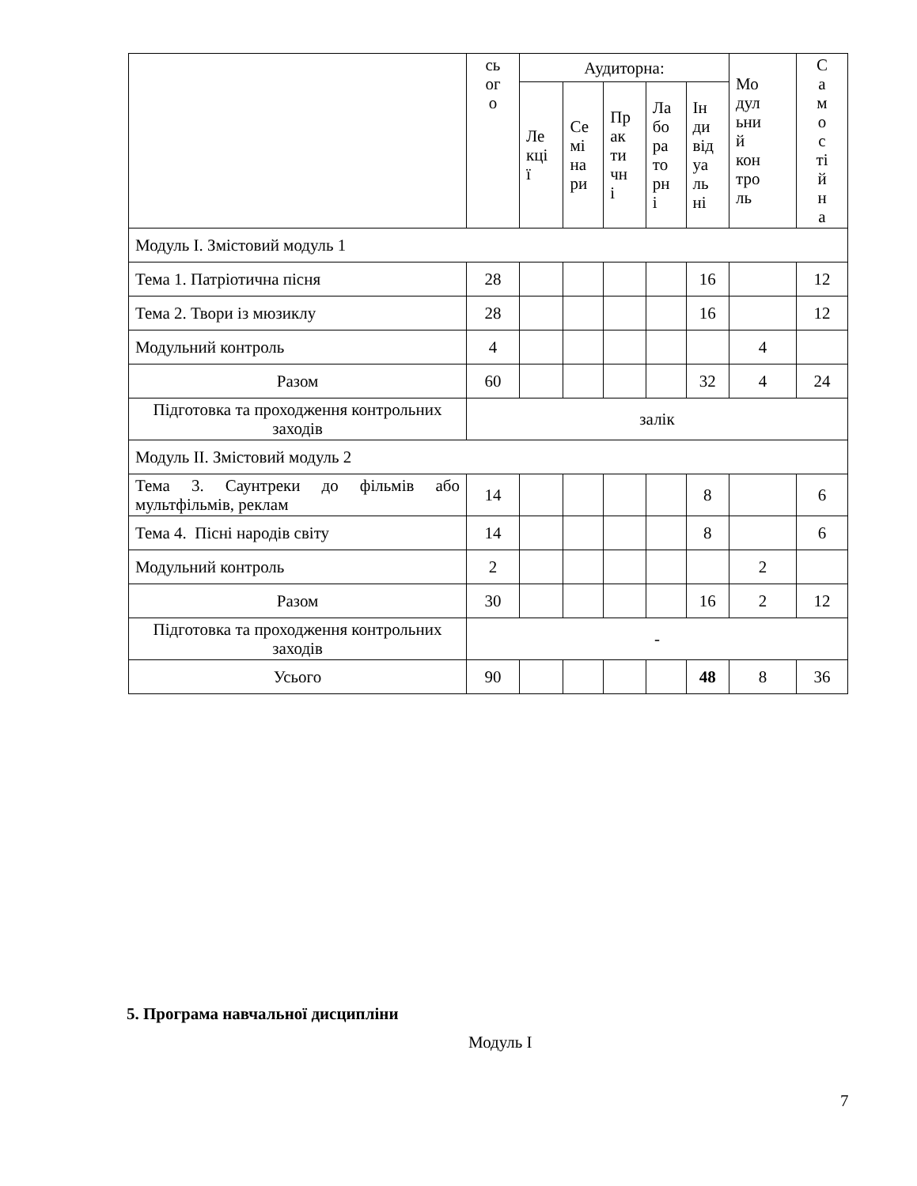| | сь ог о | Аудиторна: | | | | | Мо дул ьни й кон тро ль | С а м о с ті й н а |
| --- | --- | --- | --- | --- | --- | --- | --- | --- |
| | | Ле кці ї | Се мі на ри | Пр ак ти чн і | Ла бо ра то рн і | Ін ди від уа ль ні | | |
| Модуль І. Змістовий модуль 1 | | | | | | | | |
| Тема 1. Патріотична пісня | 28 | | | | | 16 | | 12 |
| Тема 2. Твори із мюзиклу | 28 | | | | | 16 | | 12 |
| Модульний контроль | 4 | | | | | | 4 | |
| Разом | 60 | | | | | 32 | 4 | 24 |
| Підготовка та проходження контрольних заходів | залік | | | | | | | |
| Модуль ІІ. Змістовий модуль 2 | | | | | | | | |
| Тема 3. Саунтреки до фільмів або мультфільмів, реклам | 14 | | | | | 8 | | 6 |
| Тема 4. Пісні народів світу | 14 | | | | | 8 | | 6 |
| Модульний контроль | 2 | | | | | | 2 | |
| Разом | 30 | | | | | 16 | 2 | 12 |
| Підготовка та проходження контрольних заходів | - | | | | | | | |
| Усього | 90 | | | | | 48 | 8 | 36 |
5. Програма навчальної дисципліни
Модуль І
7